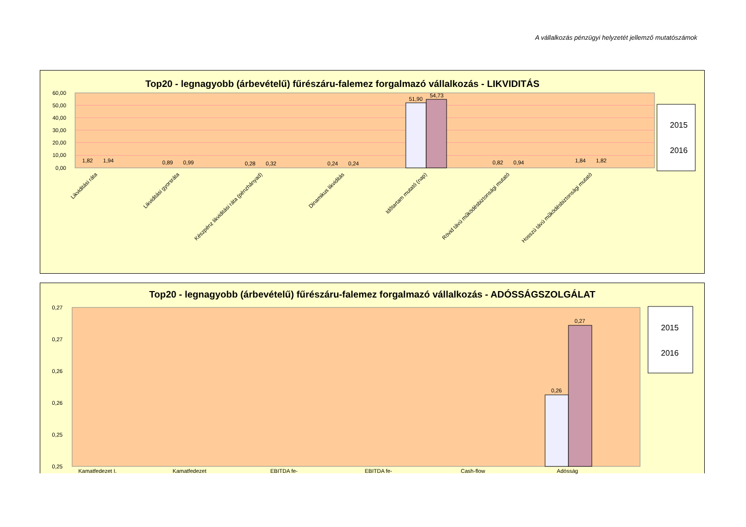A vállalkozás pénzügyi helyzetét jellemző mutatószámok
Top20 - legnagyobb (árbevételű) fűrészáru-falemez forgalmazó vállalkozás - LIKVIDITÁS
60,00
50,00
40,00
30,00
20,00
10,00
0,00
1,82
1,94
0,89
0,99
0,28
0,32
0,24
0,24
51,90
54,73
0,82
0,94
1,84
1,82
Likviditási ráta
Likviditási gyorsráta
Készpénz likviditási ráta (pénzhányad)
Dinamikus likviditás
Időtartam mutató (nap)
Rövid távú működésbiztonsági mutató
Hosszú távú működésbiztonsági mutató
2015
2016
Top20 - legnagyobb (árbevételű) fűrészáru-falemez forgalmazó vállalkozás - ADÓSSÁGSZOLGÁLAT
0,27
0,27
0,26
0,26
0,25
0,25
0,26
0,27
Kamatfedezet I.
Kamatfedezet
EBITDA fe-
EBITDA fe-
Cash-flow
Adósság
2015
2016